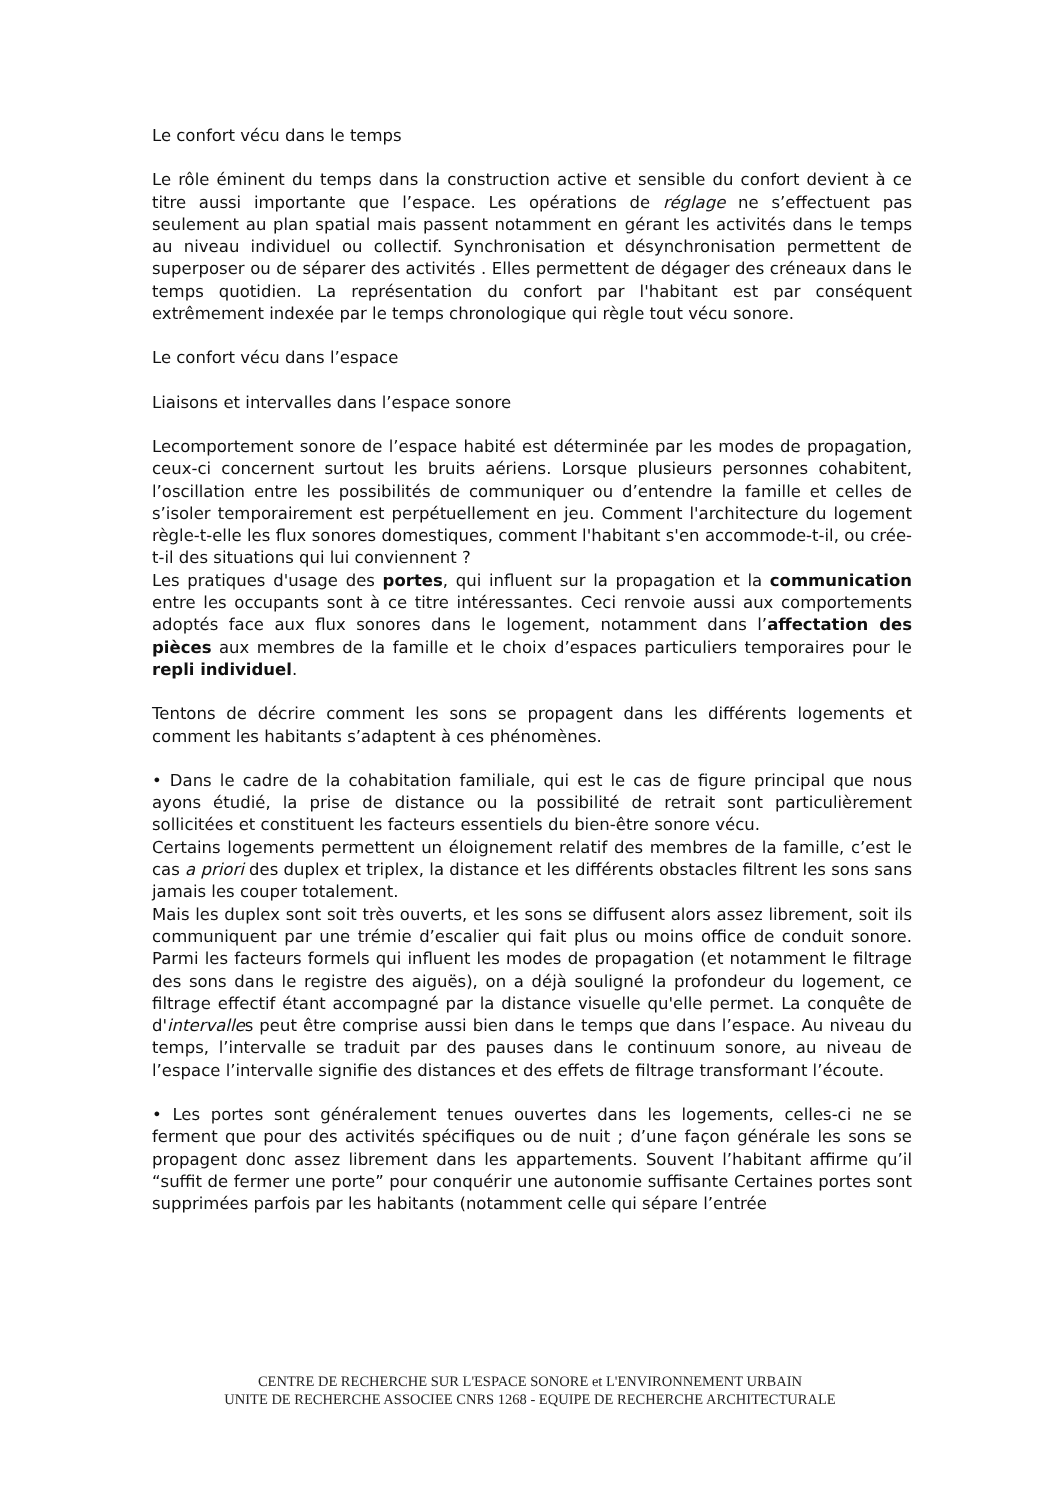Le confort vécu dans le temps
Le rôle éminent du temps dans la construction active et sensible du confort devient à ce titre aussi importante que l’espace. Les opérations de réglage ne s’effectuent pas seulement au plan spatial mais passent notamment en gérant les activités dans le temps au niveau individuel ou collectif. Synchronisation et désynchronisation permettent de superposer ou de séparer des activités . Elles permettent de dégager des créneaux dans le temps quotidien. La représentation du confort par l'habitant est par conséquent extrêmement indexée par le temps chronologique qui règle tout vécu sonore.
Le confort vécu dans l’espace
Liaisons et intervalles dans l’espace sonore
Lecomportement sonore de l’espace habité est déterminée par les modes de propagation, ceux-ci concernent surtout les bruits aériens. Lorsque plusieurs personnes cohabitent, l’oscillation entre les possibilités de communiquer ou d’entendre la famille et celles de s’isoler temporairement est perpétuellement en jeu. Comment l'architecture du logement règle-t-elle les flux sonores domestiques, comment l'habitant s'en accommode-t-il, ou crée-t-il des situations qui lui conviennent ?
Les pratiques d'usage des portes, qui influent sur la propagation et la communication entre les occupants sont à ce titre intéressantes. Ceci renvoie aussi aux comportements adoptés face aux flux sonores dans le logement, notamment dans l’affectation des pièces aux membres de la famille et le choix d’espaces particuliers temporaires pour le repli individuel.
Tentons de décrire comment les sons se propagent dans les différents logements et comment les habitants s’adaptent à ces phénomènes.
• Dans le cadre de la cohabitation familiale, qui est le cas de figure principal que nous ayons étudié, la prise de distance ou la possibilité de retrait sont particulièrement sollicitées et constituent les facteurs essentiels du bien-être sonore vécu.
Certains logements permettent un éloignement relatif des membres de la famille, c’est le cas a priori des duplex et triplex, la distance et les différents obstacles filtrent les sons sans jamais les couper totalement.
Mais les duplex sont soit très ouverts, et les sons se diffusent alors assez librement, soit ils communiquent par une trémie d’escalier qui fait plus ou moins office de conduit sonore. Parmi les facteurs formels qui influent les modes de propagation (et notamment le filtrage des sons dans le registre des aiguës), on a déjà souligné la profondeur du logement, ce filtrage effectif étant accompagné par la distance visuelle qu'elle permet. La conquête de d'intervalles peut être comprise aussi bien dans le temps que dans l’espace. Au niveau du temps, l’intervalle se traduit par des pauses dans le continuum sonore, au niveau de l’espace l’intervalle signifie des distances et des effets de filtrage transformant l’écoute.
• Les portes sont généralement tenues ouvertes dans les logements, celles-ci ne se ferment que pour des activités spécifiques ou de nuit ; d’une façon générale les sons se propagent donc assez librement dans les appartements. Souvent l’habitant affirme qu’il “suffit de fermer une porte” pour conquérir une autonomie suffisante Certaines portes sont supprimées parfois par les habitants (notamment celle qui sépare l’entrée
CENTRE DE RECHERCHE SUR L'ESPACE SONORE et L'ENVIRONNEMENT URBAIN
UNITE DE RECHERCHE ASSOCIEE CNRS 1268 - EQUIPE DE RECHERCHE ARCHITECTURALE